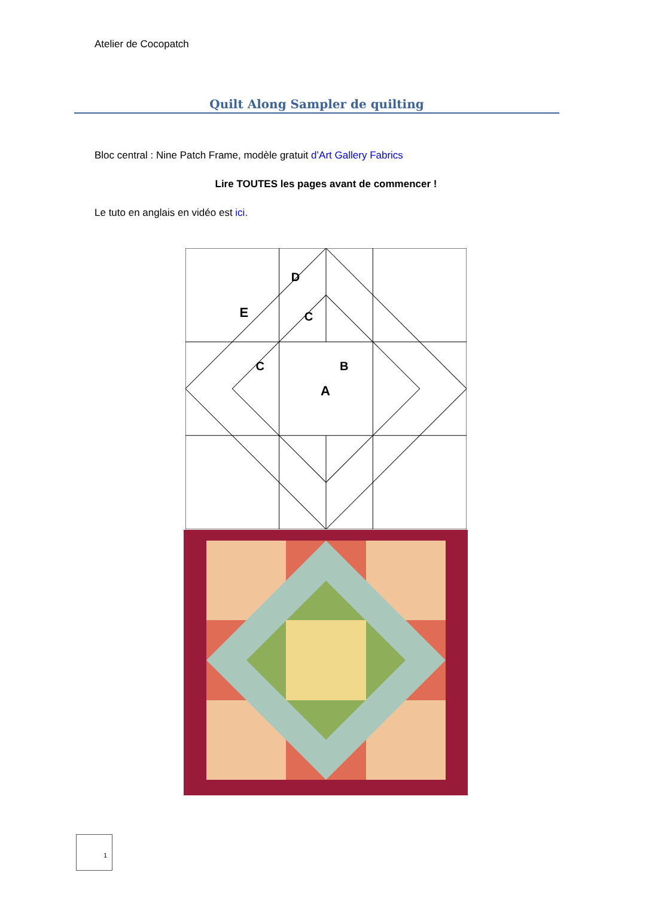Atelier de Cocopatch
Quilt Along Sampler de quilting
Bloc central : Nine Patch Frame, modèle gratuit d’Art Gallery Fabrics
Lire TOUTES les pages avant de commencer !
Le tuto en anglais en vidéo est ici.
E
D
C
C
B
A
1